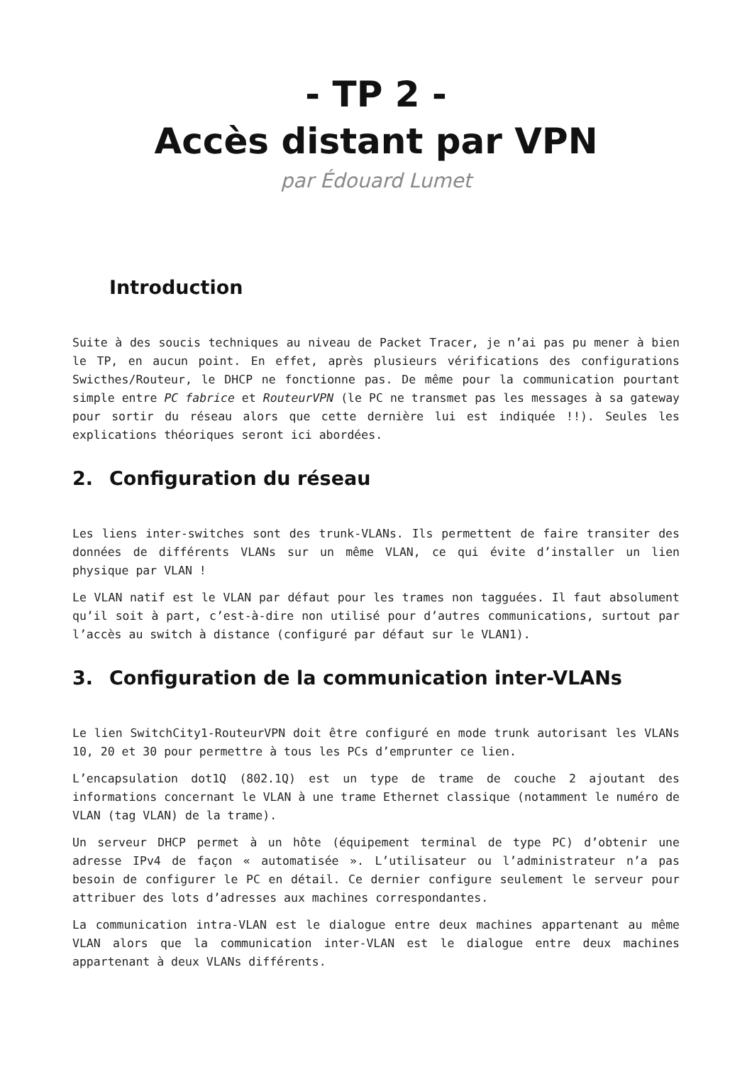- TP 2 -
Accès distant par VPN
par Édouard Lumet
Introduction
Suite à des soucis techniques au niveau de Packet Tracer, je n’ai pas pu mener à bien le TP, en aucun point. En effet, après plusieurs vérifications des configurations Swicthes/Routeur, le DHCP ne fonctionne pas. De même pour la communication pourtant simple entre PC fabrice et RouteurVPN (le PC ne transmet pas les messages à sa gateway pour sortir du réseau alors que cette dernière lui est indiquée !!). Seules les explications théoriques seront ici abordées.
2. Configuration du réseau
Les liens inter-switches sont des trunk-VLANs. Ils permettent de faire transiter des données de différents VLANs sur un même VLAN, ce qui évite d’installer un lien physique par VLAN !
Le VLAN natif est le VLAN par défaut pour les trames non tagguées. Il faut absolument qu’il soit à part, c’est-à-dire non utilisé pour d’autres communications, surtout par l’accès au switch à distance (configuré par défaut sur le VLAN1).
3. Configuration de la communication inter-VLANs
Le lien SwitchCity1-RouteurVPN doit être configuré en mode trunk autorisant les VLANs 10, 20 et 30 pour permettre à tous les PCs d’emprunter ce lien.
L’encapsulation dot1Q (802.1Q) est un type de trame de couche 2 ajoutant des informations concernant le VLAN à une trame Ethernet classique (notamment le numéro de VLAN (tag VLAN) de la trame).
Un serveur DHCP permet à un hôte (équipement terminal de type PC) d’obtenir une adresse IPv4 de façon « automatisée ». L’utilisateur ou l’administrateur n’a pas besoin de configurer le PC en détail. Ce dernier configure seulement le serveur pour attribuer des lots d’adresses aux machines correspondantes.
La communication intra-VLAN est le dialogue entre deux machines appartenant au même VLAN alors que la communication inter-VLAN est le dialogue entre deux machines appartenant à deux VLANs différents.